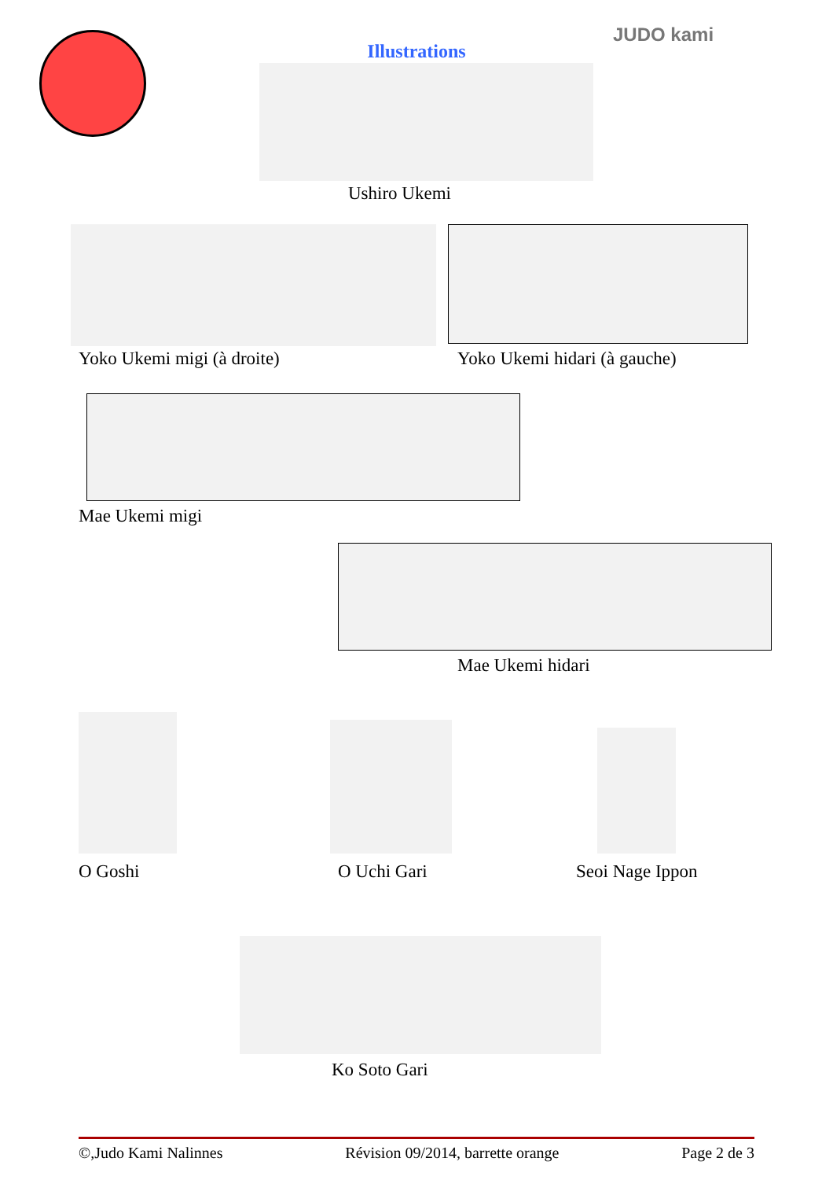Illustrations
JUDO kami
Ushiro Ukemi
Yoko Ukemi migi (à droite) Yoko Ukemi hidari (à gauche)
Mae Ukemi migi
Mae Ukemi hidari
O Goshi O Uchi Gari Seoi Nage Ippon
Ko Soto Gari
©,Judo Kami Nalinnes Révision 09/2014, barrette orange Page 2 de 3